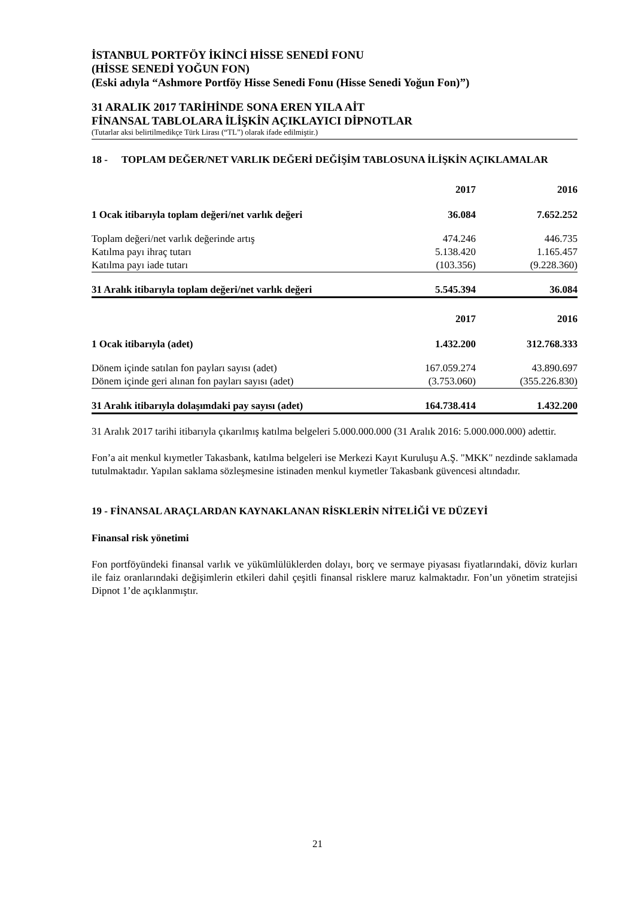İSTANBUL PORTFÖY İKİNCİ HİSSE SENEDİ FONU
(HİSSE SENEDİ YOĞUN FON)
(Eski adıyla “Ashmore Portföy Hisse Senedi Fonu (Hisse Senedi Yoğun Fon)”)
31 ARALIK 2017 TARİHİNDE SONA EREN YILA AİT
FİNANSAL TABLOLARA İLİŞKİN AÇIKLAYICI DİPNOTLAR
(Tutarlar aksi belirtilmedikçe Türk Lirası (“TL”) olarak ifade edilmiştir.)
18 - TOPLAM DEĞER/NET VARLIK DEĞERİ DEĞİŞİM TABLOSUNA İLİŞKİN AÇIKLAMALAR
| | 2017 | 2016 |
| --- | --- | --- |
| 1 Ocak itibarıyla toplam değeri/net varlık değeri | 36.084 | 7.652.252 |
| Toplam değeri/net varlık değerinde artış | 474.246 | 446.735 |
| Katılma payı ihraç tutarı | 5.138.420 | 1.165.457 |
| Katılma payı iade tutarı | (103.356) | (9.228.360) |
| 31 Aralık itibarıyla toplam değeri/net varlık değeri | 5.545.394 | 36.084 |
| | 2017 | 2016 |
| 1 Ocak itibarıyla (adet) | 1.432.200 | 312.768.333 |
| Dönem içinde satılan fon payları sayısı (adet) | 167.059.274 | 43.890.697 |
| Dönem içinde geri alınan fon payları sayısı (adet) | (3.753.060) | (355.226.830) |
| 31 Aralık itibarıyla dolaşımdaki pay sayısı (adet) | 164.738.414 | 1.432.200 |
31 Aralık 2017 tarihi itibarıyla çıkarılmış katılma belgeleri 5.000.000.000 (31 Aralık 2016: 5.000.000.000) adettir.
Fon’a ait menkul kıymetler Takasbank, katılma belgeleri ise Merkezi Kayıt Kuruluşu A.Ş. "MKK" nezdinde saklamada tutulmaktadır. Yapılan saklama sözleşmesine istinaden menkul kıymetler Takasbank güvencesi altındadır.
19 - FİNANSAL ARAÇLARDAN KAYNAKLANAN RİSKLERİN NİTELİĞİ VE DÜZEYİ
Finansal risk yönetimi
Fon portföyündeki finansal varlık ve yükümlülüklerden dolayı, borç ve sermaye piyasası fiyatlarındaki, döviz kurları ile faiz oranlarındaki değişimlerin etkileri dahil çeşitli finansal risklere maruz kalmaktadır. Fon’un yönetim stratejisi Dipnot 1’de açıklanmıştır.
21